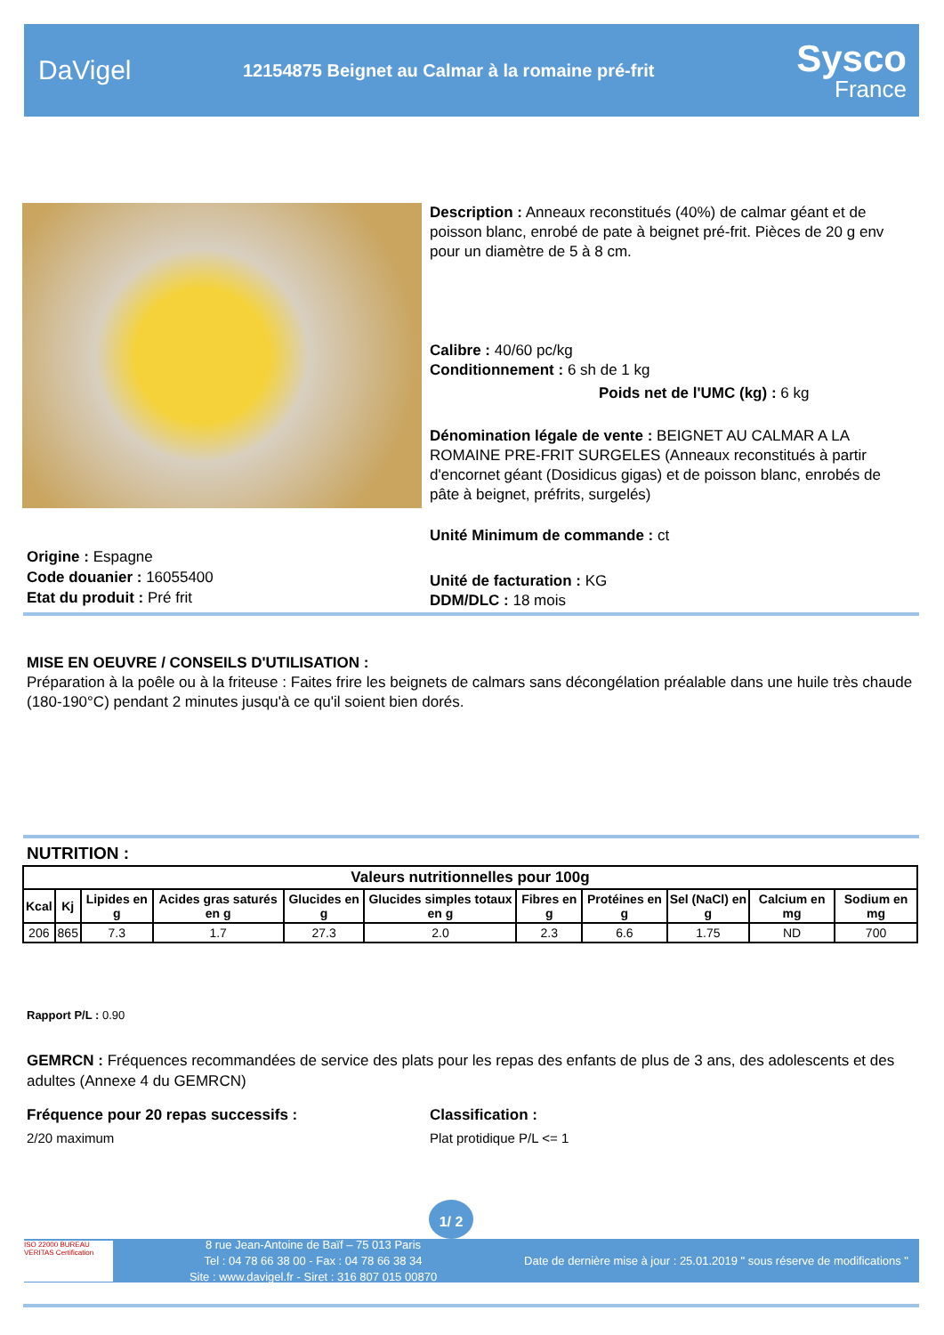DaVigel
12154875 Beignet au Calmar à la romaine pré-frit
Sysco
France
Description : Anneaux reconstitués (40%) de calmar géant et de poisson blanc, enrobé de pate à beignet pré-frit. Pièces de 20 g env pour un diamètre de 5 à 8 cm.
Calibre : 40/60 pc/kg
Conditionnement : 6 sh de 1 kg
Poids net de l'UMC (kg) : 6 kg
Dénomination légale de vente : BEIGNET AU CALMAR A LA ROMAINE PRE-FRIT SURGELES (Anneaux reconstitués à partir d'encornet géant (Dosidicus gigas) et de poisson blanc, enrobés de pâte à beignet, préfrits, surgelés)
Unité Minimum de commande : ct
Origine : Espagne
Code douanier : 16055400
Etat du produit : Pré frit
Unité de facturation : KG
DDM/DLC : 18 mois
MISE EN OEUVRE / CONSEILS D'UTILISATION :
Préparation à la poêle ou à la friteuse : Faites frire les beignets de calmars sans décongélation préalable dans une huile très chaude (180-190°C) pendant 2 minutes jusqu'à ce qu'il soient bien dorés.
NUTRITION :
| Valeurs nutritionnelles pour 100g | | | | | | | | | | |
| --- | --- | --- | --- | --- | --- | --- | --- | --- | --- | --- |
| Kcal | Kj | Lipides en g | Acides gras saturés en g | Glucides en g | Glucides simples totaux en g | Fibres en g | Protéines en g | Sel (NaCl) en g | Calcium en mg | Sodium en mg |
| 206 | 865 | 7.3 | 1.7 | 27.3 | 2.0 | 2.3 | 6.6 | 1.75 | ND | 700 |
Rapport P/L : 0.90
GEMRCN : Fréquences recommandées de service des plats pour les repas des enfants de plus de 3 ans, des adolescents et des adultes (Annexe 4 du GEMRCN)
Fréquence pour 20 repas successifs :
2/20 maximum
Classification :
Plat protidique P/L <= 1
1/ 2
ISO 22000 BUREAU VERITAS Certification
8 rue Jean-Antoine de Baïf – 75 013 Paris
Tel : 04 78 66 38 00 - Fax : 04 78 66 38 34
Site : www.davigel.fr - Siret : 316 807 015 00870
Date de dernière mise à jour : 25.01.2019 " sous réserve de modifications "